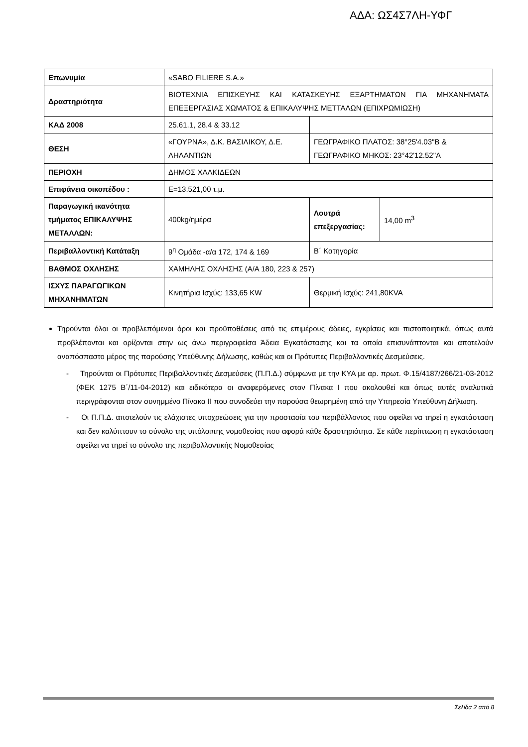ΑΔΑ: ΩΣ4Σ7ΛΗ-ΥΦΓ
| Επωνυμία | «SABO FILIERE S.A.» | | |
| Δραστηριότητα | ΒΙΟΤΕΧΝΙΑ ΕΠΙΣΚΕΥΗΣ ΚΑΙ ΚΑΤΑΣΚΕΥΗΣ ΕΞΑΡΤΗΜΑΤΩΝ ΓΙΑ ΜΗΧΑΝΗΜΑΤΑ ΕΠΕΞΕΡΓΑΣΙΑΣ ΧΩΜΑΤΟΣ & ΕΠΙΚΑΛΥΨΗΣ ΜΕΤΤΑΛΩΝ (ΕΠΙΧΡΩΜΙΩΣΗ) | | |
| ΚΑΔ 2008 | 25.61.1, 28.4 & 33.12 | | |
| ΘΕΣΗ | «ΓΟΥΡΝΑ», Δ.Κ. ΒΑΣΙΛΙΚΟΥ, Δ.Ε. ΛΗΛΑΝΤΙΩΝ | ΓΕΩΓΡΑΦΙΚΟ ΠΛΑΤΟΣ: 38°25'4.03"Β & ΓΕΩΓΡΑΦΙΚΟ ΜΗΚΟΣ: 23°42'12.52"Α | |
| ΠΕΡΙΟΧΗ | ΔΗΜΟΣ ΧΑΛΚΙΔΕΩΝ | | |
| Επιφάνεια οικοπέδου : | Ε=13.521,00 τ.μ. | | |
| Παραγωγική ικανότητα τμήματος ΕΠΙΚΑΛΥΨΗΣ ΜΕΤΑΛΛΩΝ: | 400kg/ημέρα | Λουτρά επεξεργασίας: | 14,00 m<sup>3</sup> |
| Περιβαλλοντική Κατάταξη | 9<sup>η</sup> Ομάδα -α/α 172, 174 & 169 | Β΄ Κατηγορία | |
| ΒΑΘΜΟΣ ΟΧΛΗΣΗΣ | ΧΑΜΗΛΗΣ ΟΧΛΗΣΗΣ (Α/Α 180, 223 & 257) | | |
| ΙΣΧΥΣ ΠΑΡΑΓΩΓΙΚΩΝ ΜΗΧΑΝΗΜΑΤΩΝ | Κινητήρια Ισχύς: 133,65 KW | Θερμική Ισχύς: 241,80KVA | |
Τηρούνται όλοι οι προβλεπόμενοι όροι και προϋποθέσεις από τις επιμέρους άδειες, εγκρίσεις και πιστοποιητικά, όπως αυτά προβλέπονται και ορίζονται στην ως άνω περιγραφείσα Άδεια Εγκατάστασης και τα οποία επισυνάπτονται και αποτελούν αναπόσπαστο μέρος της παρούσης Υπεύθυνης Δήλωσης, καθώς και οι Πρότυπες Περιβαλλοντικές Δεσμεύσεις.
- Τηρούνται οι Πρότυπες Περιβαλλοντικές Δεσμεύσεις (Π.Π.Δ.) σύμφωνα με την ΚΥΑ με αρ. πρωτ. Φ.15/4187/266/21-03-2012 (ΦΕΚ 1275 Β΄/11-04-2012) και ειδικότερα οι αναφερόμενες στον Πίνακα Ι που ακολουθεί και όπως αυτές αναλυτικά περιγράφονται στον συνημμένο Πίνακα ΙΙ που συνοδεύει την παρούσα θεωρημένη από την Υπηρεσία Υπεύθυνη Δήλωση.
- Οι Π.Π.Δ. αποτελούν τις ελάχιστες υποχρεώσεις για την προστασία του περιβάλλοντος που οφείλει να τηρεί η εγκατάσταση και δεν καλύπτουν το σύνολο της υπόλοιπης νομοθεσίας που αφορά κάθε δραστηριότητα. Σε κάθε περίπτωση η εγκατάσταση οφείλει να τηρεί το σύνολο της περιβαλλοντικής Νομοθεσίας
Σελίδα 2 από 8